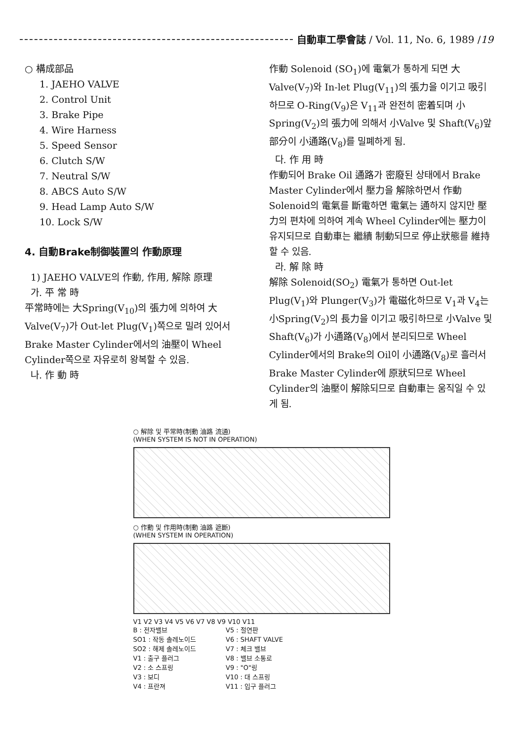自動車工學會誌 / Vol. 11, No. 6, 1989 / 19
○ 構成部品
1. JAEHO VALVE
2. Control Unit
3. Brake Pipe
4. Wire Harness
5. Speed Sensor
6. Clutch S/W
7. Neutral S/W
8. ABCS Auto S/W
9. Head Lamp Auto S/W
10. Lock S/W
4. 自動Brake制御裝置의 作動原理
1) JAEHO VALVE의 作動, 作用, 解除 原理
가. 平 常 時
平常時에는 大Spring(V<sub>10</sub>)의 張力에 의하여 大Valve(V<sub>7</sub>)가 Out-let Plug(V<sub>1</sub>)쪽으로 밀려 있어서 Brake Master Cylinder에서의 油壓이 Wheel Cylinder쪽으로 자유로히 왕복할 수 있음.
나. 作 動 時
作動 Solenoid (SO<sub>1</sub>)에 電氣가 통하게 되면 大 Valve(V<sub>7</sub>)와 In-let Plug(V<sub>11</sub>)의 張力을 이기고 吸引하므로 O-Ring(V<sub>9</sub>)은 V<sub>11</sub>과 완전히 密着되며 小Spring(V<sub>2</sub>)의 張力에 의해서 小Valve 및 Shaft(V<sub>6</sub>)앞 部分이 小通路(V<sub>8</sub>)를 밀폐하게 됨.
다. 作 用 時
作動되어 Brake Oil 通路가 密廢된 상태에서 Brake Master Cylinder에서 壓力을 解除하면서 作動Solenoid의 電氣를 斷電하면 電氣는 通하지 않지만 壓力의 편차에 의하여 계속 Wheel Cylinder에는 壓力이 유지되므로 自動車는 繼續 制動되므로 停止狀態를 維持할 수 있음.
라. 解 除 時
解除 Solenoid(SO<sub>2</sub>) 電氣가 통하면 Out-let Plug(V<sub>1</sub>)와 Plunger(V<sub>3</sub>)가 電磁化하므로 V<sub>1</sub>과 V<sub>4</sub>는 小Spring(V<sub>2</sub>)의 長力을 이기고 吸引하므로 小Valve 및 Shaft(V<sub>6</sub>)가 小通路(V<sub>8</sub>)에서 분리되므로 Wheel Cylinder에서의 Brake의 Oil이 小通路(V<sub>8</sub>)로 흘러서 Brake Master Cylinder에 原狀되므로 Wheel Cylinder의 油壓이 解除되므로 自動車는 움직일 수 있게 됨.
○ 解除 및 平常時(制動 油路 流通)
(WHEN SYSTEM IS NOT IN OPERATION)
○ 作動 및 作用時(制動 油路 遮斷)
(WHEN SYSTEM IN OPERATION)
V1 V2 V3 V4 V5 V6 V7 V8 V9 V10 V11
B : 전자밸브
SO1 : 작동 솔레노이드
SO2 : 해제 솔레노이드
V1 : 출구 플러그
V2 : 소 스프링
V3 : 보디
V4 : 프란져
V5 : 절연판
V6 : SHAFT VALVE
V7 : 체크 밸브
V8 : 밸브 소통로
V9 : "O"링
V10 : 대 스프링
V11 : 입구 플러그